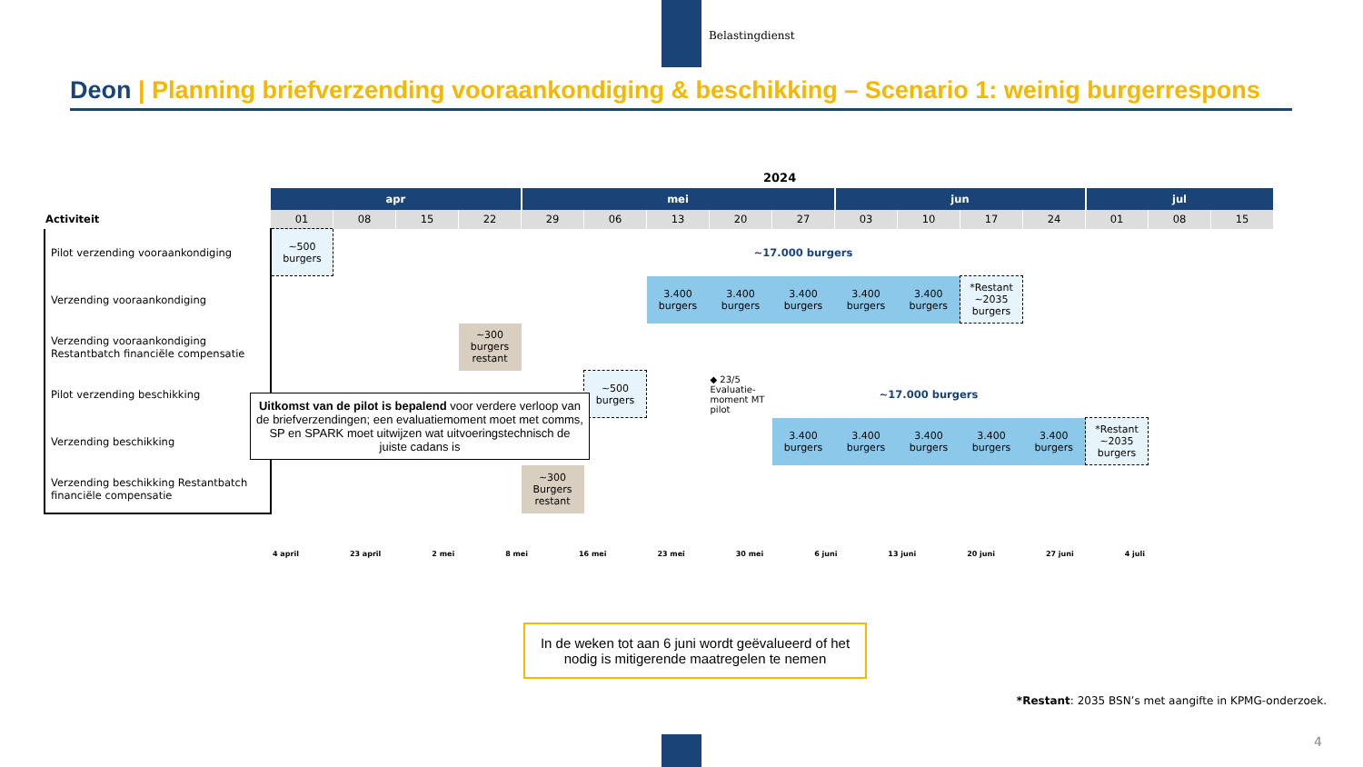Belastingdienst
Deon | Planning briefverzending vooraankondiging & beschikking – Scenario 1: weinig burgerrespons
2024
| | apr | | | | mei | | | | | jun | | | | jul | | |
| --- | --- | --- | --- | --- | --- | --- | --- | --- | --- | --- | --- | --- | --- | --- | --- | --- |
| Activiteit | 01 | 08 | 15 | 22 | 29 | 06 | 13 | 20 | 27 | 03 | 10 | 17 | 24 | 01 | 08 | 15 |
| Pilot verzending vooraankondiging | ~500 burgers | | | | | | ~17.000 burgers | | | | | | | | | |
| Verzending vooraankondiging | | | | | | | 3.400 burgers | 3.400 burgers | 3.400 burgers | 3.400 burgers | 3.400 burgers | *Restant ~2035 burgers | | | | |
| Verzending vooraankondiging Restantbatch financiële compensatie | | | | ~300 burgers restant | | | | | | | | | | | | |
| Pilot verzending beschikking | | | | | | ~500 burgers | | ◆ 23/5 Evaluatie-moment MT pilot | ~17.000 burgers | | | | | | | |
| Verzending beschikking | | | | | | | | | 3.400 burgers | 3.400 burgers | 3.400 burgers | 3.400 burgers | 3.400 burgers | *Restant ~2035 burgers | | |
| Verzending beschikking Restantbatch financiële compensatie | | | | | ~300 Burgers restant | | | | | | | | | | | |
Uitkomst van de pilot is bepalend voor verdere verloop van de briefverzendingen; een evaluatiemoment moet met comms, SP en SPARK moet uitwijzen wat uitvoeringstechnisch de juiste cadans is
4 april 23 april 2 mei 8 mei 16 mei 23 mei 30 mei 6 juni 13 juni 20 juni 27 juni 4 juli
In de weken tot aan 6 juni wordt geëvalueerd of het nodig is mitigerende maatregelen te nemen
*Restant: 2035 BSN’s met aangifte in KPMG-onderzoek.
4